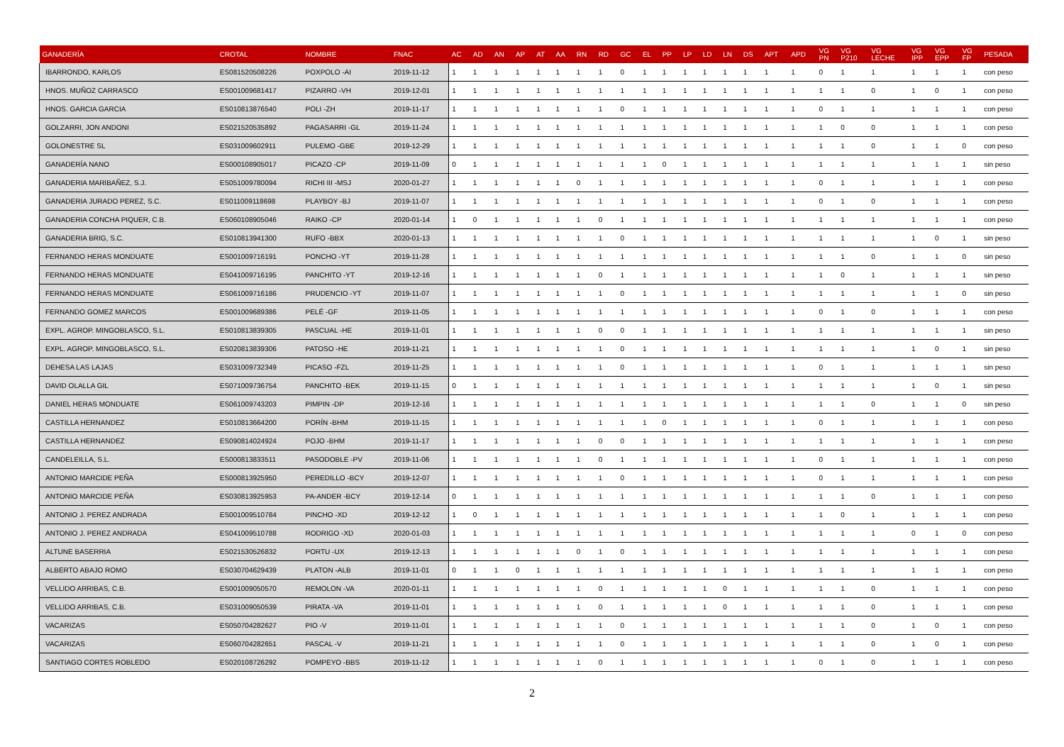| GANADERÍA | CROTAL | NOMBRE | FNAC | AC | AD | AN | AP | AT | AA | RN | RD | GC | EL | PP | LP | LD | LN | DS | APT | APD | VG PN | VG P210 | VG LECHE | VG IPP | VG EPP | VG FP | PESADA |
| --- | --- | --- | --- | --- | --- | --- | --- | --- | --- | --- | --- | --- | --- | --- | --- | --- | --- | --- | --- | --- | --- | --- | --- | --- | --- | --- | --- |
| IBARRONDO, KARLOS | ES081520508226 | POXPOLO -AI | 2019-11-12 | 1 | 1 | 1 | 1 | 1 | 1 | 1 | 1 | 0 | 1 | 1 | 1 | 1 | 1 | 1 | 1 | 1 | 0 | 1 | 1 | 1 | 1 | 1 | con peso |
| HNOS. MUÑOZ CARRASCO | ES001009681417 | PIZARRO -VH | 2019-12-01 | 1 | 1 | 1 | 1 | 1 | 1 | 1 | 1 | 1 | 1 | 1 | 1 | 1 | 1 | 1 | 1 | 1 | 1 | 1 | 0 | 1 | 0 | 1 | con peso |
| HNOS. GARCIA GARCIA | ES010813876540 | POLI -ZH | 2019-11-17 | 1 | 1 | 1 | 1 | 1 | 1 | 1 | 1 | 0 | 1 | 1 | 1 | 1 | 1 | 1 | 1 | 1 | 0 | 1 | 1 | 1 | 1 | 1 | con peso |
| GOLZARRI, JON ANDONI | ES021520535892 | PAGASARRI -GL | 2019-11-24 | 1 | 1 | 1 | 1 | 1 | 1 | 1 | 1 | 1 | 1 | 1 | 1 | 1 | 1 | 1 | 1 | 1 | 1 | 0 | 0 | 1 | 1 | 1 | con peso |
| GOLONESTRE SL | ES031009602911 | PULEMO -GBE | 2019-12-29 | 1 | 1 | 1 | 1 | 1 | 1 | 1 | 1 | 1 | 1 | 1 | 1 | 1 | 1 | 1 | 1 | 1 | 1 | 1 | 0 | 1 | 1 | 0 | con peso |
| GANADERÍA NANO | ES000108905017 | PICAZO -CP | 2019-11-09 | 0 | 1 | 1 | 1 | 1 | 1 | 1 | 1 | 1 | 1 | 0 | 1 | 1 | 1 | 1 | 1 | 1 | 1 | 1 | 1 | 1 | 1 | 1 | sin peso |
| GANADERIA MARIBAÑEZ, S.J. | ES051009780094 | RICHI III -MSJ | 2020-01-27 | 1 | 1 | 1 | 1 | 1 | 1 | 0 | 1 | 1 | 1 | 1 | 1 | 1 | 1 | 1 | 1 | 1 | 0 | 1 | 1 | 1 | 1 | 1 | con peso |
| GANADERIA JURADO PEREZ, S.C. | ES011009118698 | PLAYBOY -BJ | 2019-11-07 | 1 | 1 | 1 | 1 | 1 | 1 | 1 | 1 | 1 | 1 | 1 | 1 | 1 | 1 | 1 | 1 | 1 | 0 | 1 | 0 | 1 | 1 | 1 | con peso |
| GANADERIA CONCHA PIQUER, C.B. | ES060108905046 | RAIKO -CP | 2020-01-14 | 1 | 0 | 1 | 1 | 1 | 1 | 1 | 0 | 1 | 1 | 1 | 1 | 1 | 1 | 1 | 1 | 1 | 1 | 1 | 1 | 1 | 1 | 1 | con peso |
| GANADERIA BRIG, S.C. | ES010813941300 | RUFO -BBX | 2020-01-13 | 1 | 1 | 1 | 1 | 1 | 1 | 1 | 1 | 0 | 1 | 1 | 1 | 1 | 1 | 1 | 1 | 1 | 1 | 1 | 1 | 1 | 0 | 1 | sin peso |
| FERNANDO HERAS MONDUATE | ES001009716191 | PONCHO -YT | 2019-11-28 | 1 | 1 | 1 | 1 | 1 | 1 | 1 | 1 | 1 | 1 | 1 | 1 | 1 | 1 | 1 | 1 | 1 | 1 | 1 | 0 | 1 | 1 | 0 | sin peso |
| FERNANDO HERAS MONDUATE | ES041009716195 | PANCHITO -YT | 2019-12-16 | 1 | 1 | 1 | 1 | 1 | 1 | 1 | 0 | 1 | 1 | 1 | 1 | 1 | 1 | 1 | 1 | 1 | 1 | 0 | 1 | 1 | 1 | 1 | sin peso |
| FERNANDO HERAS MONDUATE | ES061009716186 | PRUDENCIO -YT | 2019-11-07 | 1 | 1 | 1 | 1 | 1 | 1 | 1 | 1 | 0 | 1 | 1 | 1 | 1 | 1 | 1 | 1 | 1 | 1 | 1 | 1 | 1 | 1 | 0 | sin peso |
| FERNANDO GOMEZ MARCOS | ES001009689386 | PELÉ -GF | 2019-11-05 | 1 | 1 | 1 | 1 | 1 | 1 | 1 | 1 | 1 | 1 | 1 | 1 | 1 | 1 | 1 | 1 | 1 | 0 | 1 | 0 | 1 | 1 | 1 | con peso |
| EXPL. AGROP. MINGOBLASCO, S.L. | ES010813839305 | PASCUAL -HE | 2019-11-01 | 1 | 1 | 1 | 1 | 1 | 1 | 1 | 0 | 0 | 1 | 1 | 1 | 1 | 1 | 1 | 1 | 1 | 1 | 1 | 1 | 1 | 1 | 1 | sin peso |
| EXPL. AGROP. MINGOBLASCO, S.L. | ES020813839306 | PATOSO -HE | 2019-11-21 | 1 | 1 | 1 | 1 | 1 | 1 | 1 | 1 | 0 | 1 | 1 | 1 | 1 | 1 | 1 | 1 | 1 | 1 | 1 | 1 | 1 | 0 | 1 | sin peso |
| DEHESA LAS LAJAS | ES031009732349 | PICASO -FZL | 2019-11-25 | 1 | 1 | 1 | 1 | 1 | 1 | 1 | 1 | 0 | 1 | 1 | 1 | 1 | 1 | 1 | 1 | 1 | 0 | 1 | 1 | 1 | 1 | 1 | sin peso |
| DAVID OLALLA GIL | ES071009736754 | PANCHITO -BEK | 2019-11-15 | 0 | 1 | 1 | 1 | 1 | 1 | 1 | 1 | 1 | 1 | 1 | 1 | 1 | 1 | 1 | 1 | 1 | 1 | 1 | 1 | 1 | 0 | 1 | sin peso |
| DANIEL HERAS MONDUATE | ES061009743203 | PIMPIN -DP | 2019-12-16 | 1 | 1 | 1 | 1 | 1 | 1 | 1 | 1 | 1 | 1 | 1 | 1 | 1 | 1 | 1 | 1 | 1 | 1 | 1 | 0 | 1 | 1 | 0 | sin peso |
| CASTILLA HERNANDEZ | ES010813664200 | PORÍN -BHM | 2019-11-15 | 1 | 1 | 1 | 1 | 1 | 1 | 1 | 1 | 1 | 1 | 0 | 1 | 1 | 1 | 1 | 1 | 1 | 0 | 1 | 1 | 1 | 1 | 1 | con peso |
| CASTILLA HERNANDEZ | ES090814024924 | POJO -BHM | 2019-11-17 | 1 | 1 | 1 | 1 | 1 | 1 | 1 | 0 | 0 | 1 | 1 | 1 | 1 | 1 | 1 | 1 | 1 | 1 | 1 | 1 | 1 | 1 | 1 | con peso |
| CANDELEILLA, S.L. | ES000813833511 | PASODOBLE -PV | 2019-11-06 | 1 | 1 | 1 | 1 | 1 | 1 | 1 | 0 | 1 | 1 | 1 | 1 | 1 | 1 | 1 | 1 | 1 | 0 | 1 | 1 | 1 | 1 | 1 | con peso |
| ANTONIO MARCIDE PEÑA | ES000813925950 | PEREDILLO -BCY | 2019-12-07 | 1 | 1 | 1 | 1 | 1 | 1 | 1 | 1 | 0 | 1 | 1 | 1 | 1 | 1 | 1 | 1 | 1 | 0 | 1 | 1 | 1 | 1 | 1 | con peso |
| ANTONIO MARCIDE PEÑA | ES030813925953 | PA-ANDER -BCY | 2019-12-14 | 0 | 1 | 1 | 1 | 1 | 1 | 1 | 1 | 1 | 1 | 1 | 1 | 1 | 1 | 1 | 1 | 1 | 1 | 1 | 0 | 1 | 1 | 1 | con peso |
| ANTONIO J. PEREZ ANDRADA | ES001009510784 | PINCHO -XD | 2019-12-12 | 1 | 0 | 1 | 1 | 1 | 1 | 1 | 1 | 1 | 1 | 1 | 1 | 1 | 1 | 1 | 1 | 1 | 1 | 0 | 1 | 1 | 1 | 1 | con peso |
| ANTONIO J. PEREZ ANDRADA | ES041009510788 | RODRIGO -XD | 2020-01-03 | 1 | 1 | 1 | 1 | 1 | 1 | 1 | 1 | 1 | 1 | 1 | 1 | 1 | 1 | 1 | 1 | 1 | 1 | 1 | 1 | 0 | 1 | 0 | con peso |
| ALTUNE BASERRIA | ES021530526832 | PORTU -UX | 2019-12-13 | 1 | 1 | 1 | 1 | 1 | 1 | 0 | 1 | 0 | 1 | 1 | 1 | 1 | 1 | 1 | 1 | 1 | 1 | 1 | 1 | 1 | 1 | 1 | con peso |
| ALBERTO ABAJO ROMO | ES030704629439 | PLATON -ALB | 2019-11-01 | 0 | 1 | 1 | 0 | 1 | 1 | 1 | 1 | 1 | 1 | 1 | 1 | 1 | 1 | 1 | 1 | 1 | 1 | 1 | 1 | 1 | 1 | 1 | con peso |
| VELLIDO ARRIBAS, C.B. | ES001009050570 | REMOLON -VA | 2020-01-11 | 1 | 1 | 1 | 1 | 1 | 1 | 1 | 0 | 1 | 1 | 1 | 1 | 1 | 0 | 1 | 1 | 1 | 1 | 1 | 0 | 1 | 1 | 1 | con peso |
| VELLIDO ARRIBAS, C.B. | ES031009050539 | PIRATA -VA | 2019-11-01 | 1 | 1 | 1 | 1 | 1 | 1 | 1 | 0 | 1 | 1 | 1 | 1 | 1 | 0 | 1 | 1 | 1 | 1 | 1 | 0 | 1 | 1 | 1 | con peso |
| VACARIZAS | ES050704282627 | PIO -V | 2019-11-01 | 1 | 1 | 1 | 1 | 1 | 1 | 1 | 1 | 0 | 1 | 1 | 1 | 1 | 1 | 1 | 1 | 1 | 1 | 1 | 0 | 1 | 0 | 1 | con peso |
| VACARIZAS | ES060704282651 | PASCAL -V | 2019-11-21 | 1 | 1 | 1 | 1 | 1 | 1 | 1 | 1 | 0 | 1 | 1 | 1 | 1 | 1 | 1 | 1 | 1 | 1 | 1 | 0 | 1 | 0 | 1 | con peso |
| SANTIAGO CORTES ROBLEDO | ES020108726292 | POMPEYO -BBS | 2019-11-12 | 1 | 1 | 1 | 1 | 1 | 1 | 1 | 0 | 1 | 1 | 1 | 1 | 1 | 1 | 1 | 1 | 1 | 0 | 1 | 0 | 1 | 1 | 1 | con peso |
2